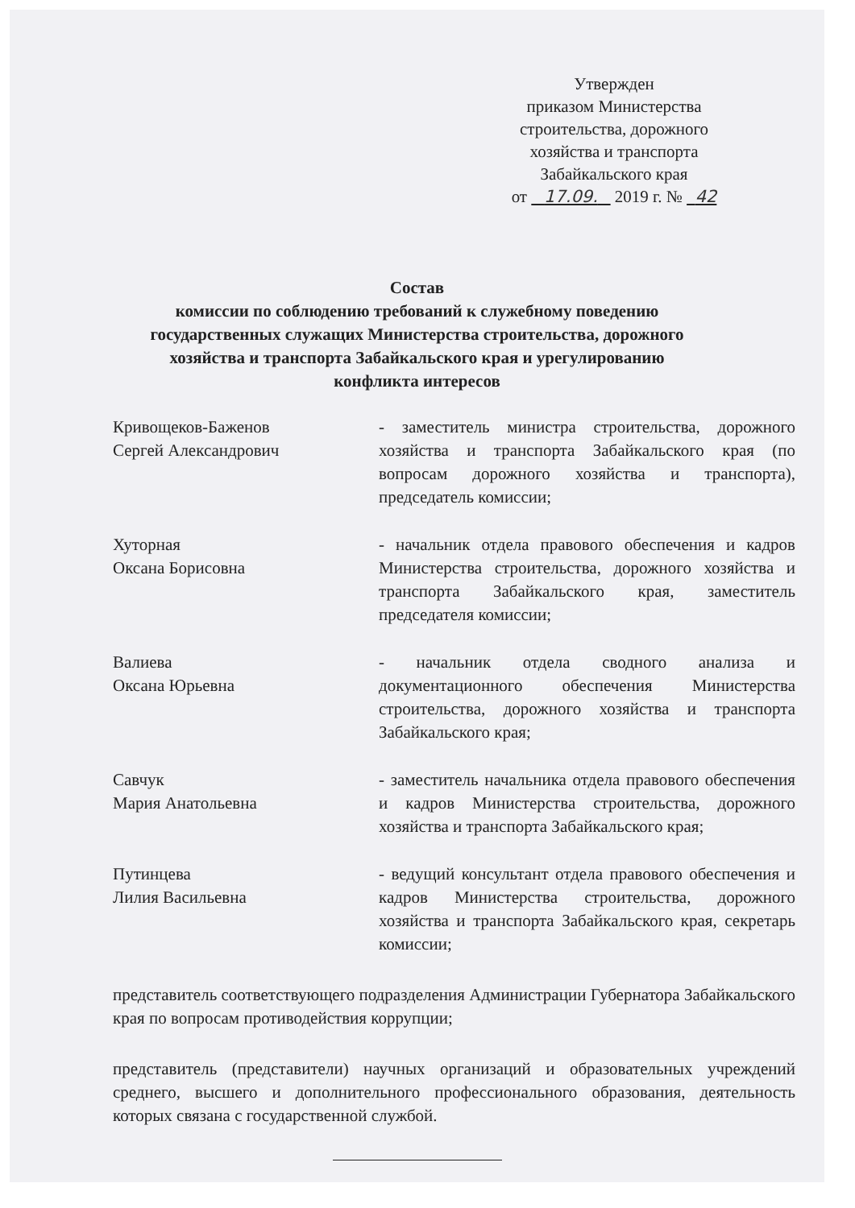Утвержден
приказом Министерства
строительства, дорожного
хозяйства и транспорта
Забайкальского края
от 17.09. 2019 г. № 42
Состав
комиссии по соблюдению требований к служебному поведению
государственных служащих Министерства строительства, дорожного
хозяйства и транспорта Забайкальского края и урегулированию
конфликта интересов
Кривощеков-Баженов
Сергей Александрович
- заместитель министра строительства, дорожного хозяйства и транспорта Забайкальского края (по вопросам дорожного хозяйства и транспорта), председатель комиссии;
Хуторная
Оксана Борисовна
- начальник отдела правового обеспечения и кадров Министерства строительства, дорожного хозяйства и транспорта Забайкальского края, заместитель председателя комиссии;
Валиева
Оксана Юрьевна
- начальник отдела сводного анализа и документационного обеспечения Министерства строительства, дорожного хозяйства и транспорта Забайкальского края;
Савчук
Мария Анатольевна
- заместитель начальника отдела правового обеспечения и кадров Министерства строительства, дорожного хозяйства и транспорта Забайкальского края;
Путинцева
Лилия Васильевна
- ведущий консультант отдела правового обеспечения и кадров Министерства строительства, дорожного хозяйства и транспорта Забайкальского края, секретарь комиссии;
представитель соответствующего подразделения Администрации Губернатора Забайкальского края по вопросам противодействия коррупции;
представитель (представители) научных организаций и образовательных учреждений среднего, высшего и дополнительного профессионального образования, деятельность которых связана с государственной службой.